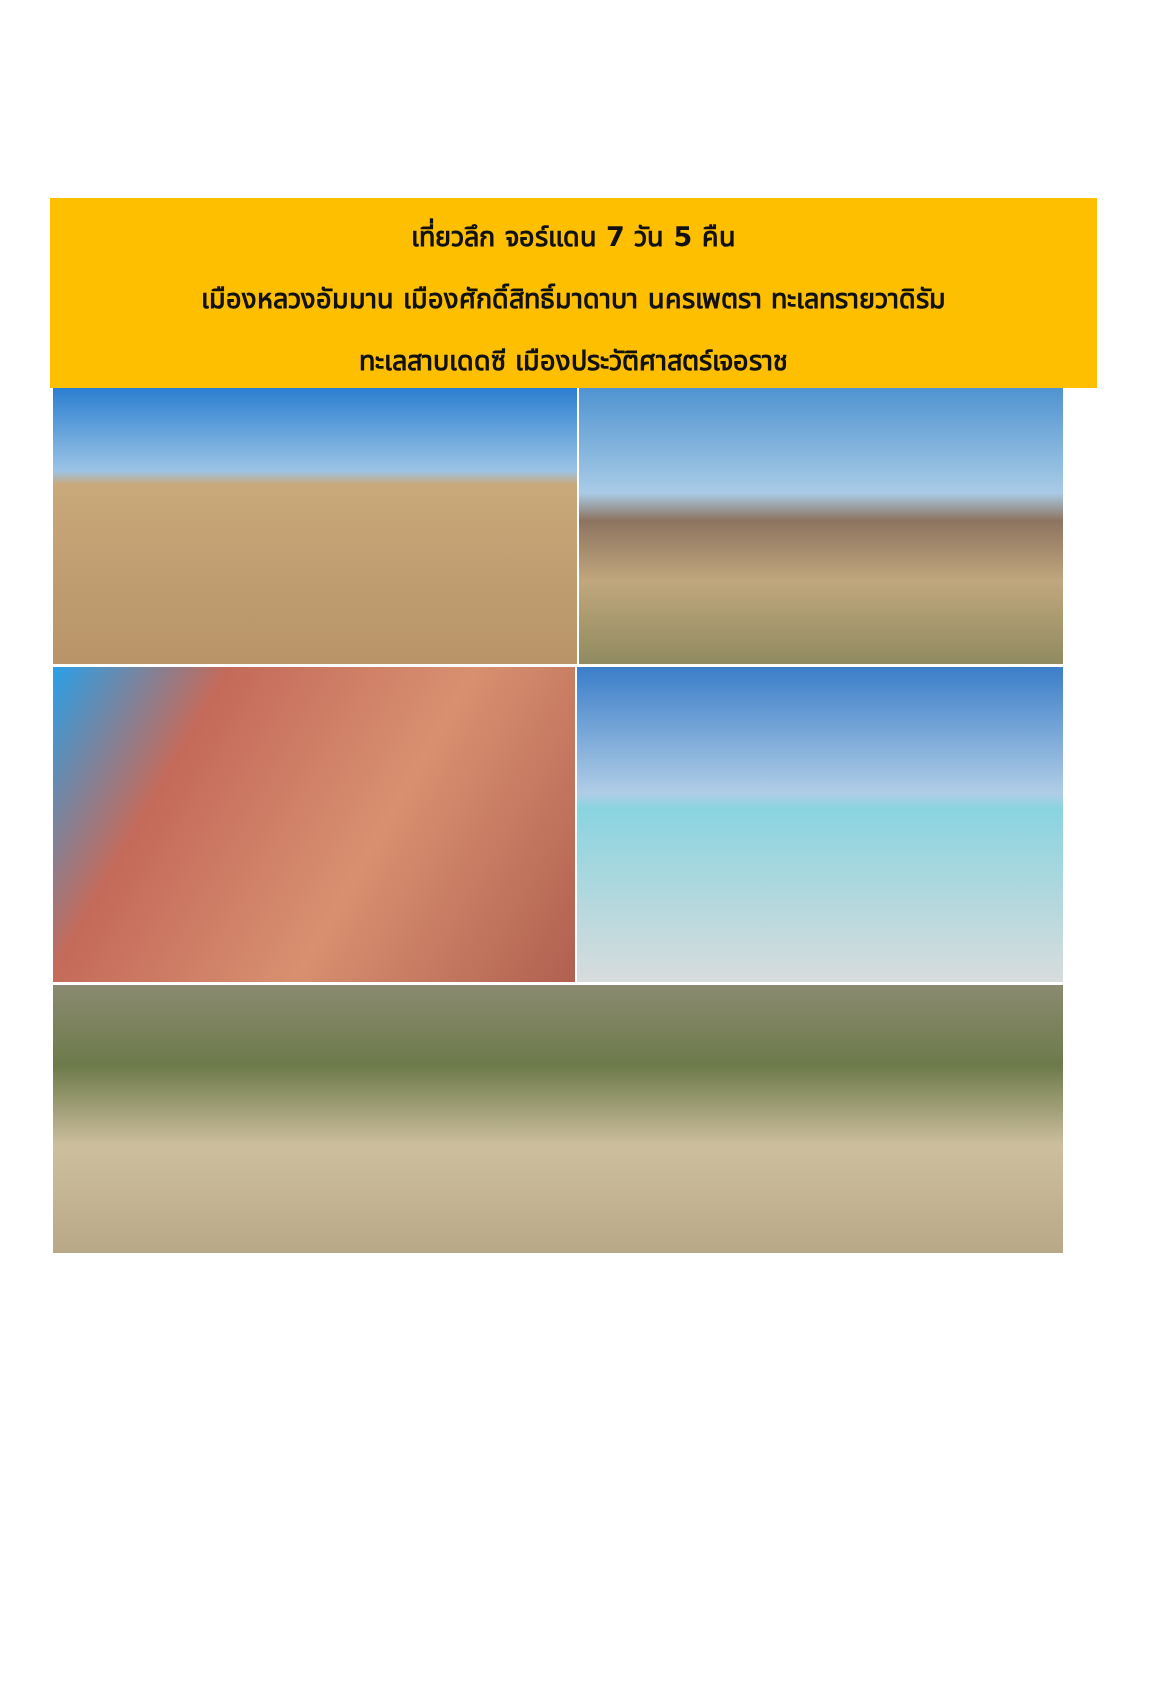เที่ยวลึก จอร์แดน 7 วัน 5 คืน
เมืองหลวงอัมมาน เมืองศักดิ์สิทธิ์มาดาบา นครเพตรา ทะเลทรายวาดิรัม
ทะเลสาบเดดซี เมืองประวัติศาสตร์เจอราช